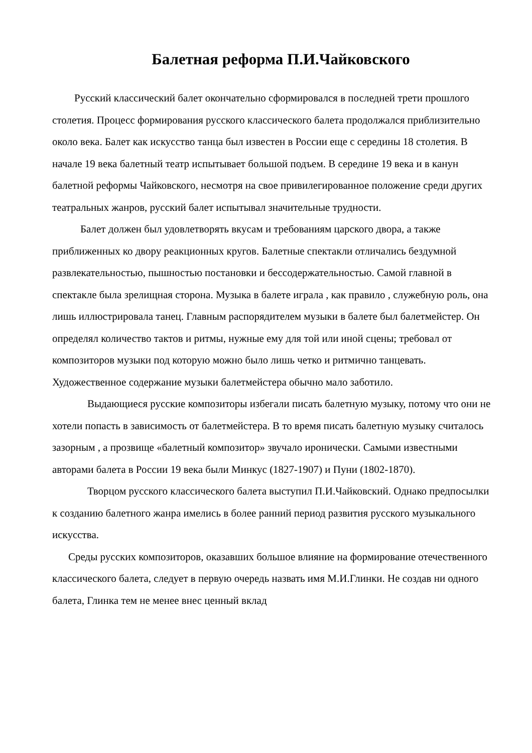Балетная реформа П.И.Чайковского
Русский классический балет окончательно сформировался в последней трети прошлого столетия. Процесс формирования русского классического балета продолжался приблизительно около века. Балет как искусство танца был известен в России еще с середины 18 столетия. В начале 19 века балетный театр испытывает большой подъем. В середине 19 века и в канун балетной реформы Чайковского, несмотря на свое привилегированное положение среди других театральных жанров, русский балет испытывал значительные трудности.
Балет должен был удовлетворять вкусам и требованиям царского двора, а также приближенных ко двору реакционных кругов. Балетные спектакли отличались бездумной развлекательностью, пышностью постановки и бессодержательностью. Самой главной в спектакле была зрелищная сторона. Музыка в балете играла , как правило , служебную роль, она лишь иллюстрировала танец. Главным распорядителем музыки в балете был балетмейстер. Он определял количество тактов и ритмы, нужные ему для той или иной сцены; требовал от композиторов музыки под которую можно было лишь четко и ритмично танцевать. Художественное содержание музыки балетмейстера обычно мало заботило.
Выдающиеся русские композиторы избегали писать балетную музыку, потому что они не хотели попасть в зависимость от балетмейстера. В то время писать балетную музыку считалось зазорным , а прозвище «балетный композитор» звучало иронически. Самыми известными авторами балета в России 19 века были Минкус (1827-1907) и Пуни (1802-1870).
Творцом русского классического балета выступил П.И.Чайковский. Однако предпосылки к созданию балетного жанра имелись в более ранний период развития русского музыкального искусства.
Среды русских композиторов, оказавших большое влияние на формирование отечественного классического балета, следует в первую очередь назвать имя М.И.Глинки. Не создав ни одного балета, Глинка тем не менее внес ценный вклад